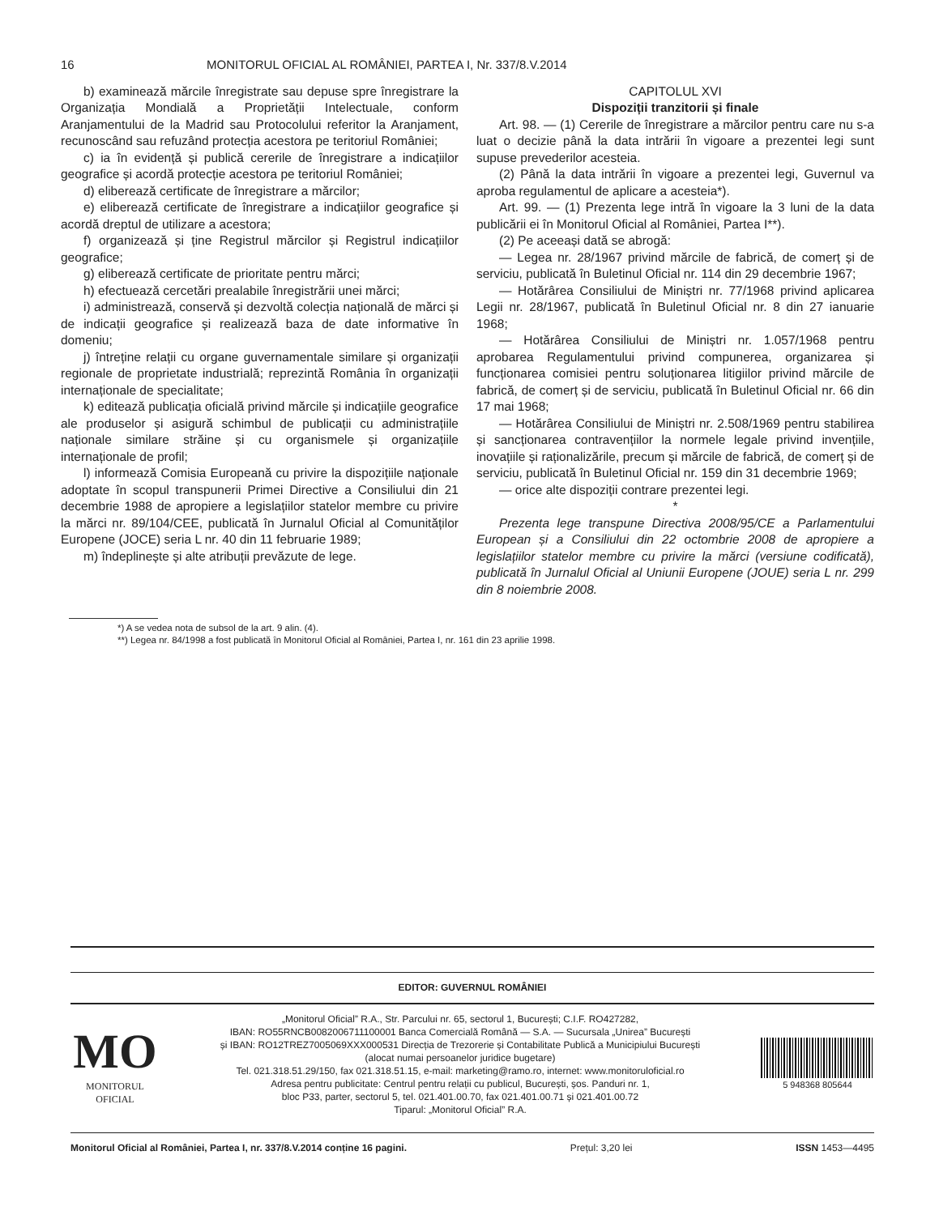16 MONITORUL OFICIAL AL ROMÂNIEI, PARTEA I, Nr. 337/8.V.2014
b) examinează mărcile înregistrate sau depuse spre înregistrare la Organizația Mondială a Proprietății Intelectuale, conform Aranjamentului de la Madrid sau Protocolului referitor la Aranjament, recunoscând sau refuzând protecția acestora pe teritoriul României;
c) ia în evidență și publică cererile de înregistrare a indicațiilor geografice și acordă protecție acestora pe teritoriul României;
d) eliberează certificate de înregistrare a mărcilor;
e) eliberează certificate de înregistrare a indicațiilor geografice și acordă dreptul de utilizare a acestora;
f) organizează și ține Registrul mărcilor și Registrul indicațiilor geografice;
g) eliberează certificate de prioritate pentru mărci;
h) efectuează cercetări prealabile înregistrării unei mărci;
i) administrează, conservă și dezvoltă colecția națională de mărci și de indicații geografice și realizează baza de date informative în domeniu;
j) întreține relații cu organe guvernamentale similare și organizații regionale de proprietate industrială; reprezintă România în organizații internaționale de specialitate;
k) editează publicația oficială privind mărcile și indicațiile geografice ale produselor și asigură schimbul de publicații cu administrațiile naționale similare străine și cu organismele și organizațiile internaționale de profil;
l) informează Comisia Europeană cu privire la dispozițiile naționale adoptate în scopul transpunerii Primei Directive a Consiliului din 21 decembrie 1988 de apropiere a legislațiilor statelor membre cu privire la mărci nr. 89/104/CEE, publicată în Jurnalul Oficial al Comunităților Europene (JOCE) seria L nr. 40 din 11 februarie 1989;
m) îndeplinește și alte atribuții prevăzute de lege.
CAPITOLUL XVI
Dispoziții tranzitorii și finale
Art. 98. — (1) Cererile de înregistrare a mărcilor pentru care nu s-a luat o decizie până la data intrării în vigoare a prezentei legi sunt supuse prevederilor acesteia.
(2) Până la data intrării în vigoare a prezentei legi, Guvernul va aproba regulamentul de aplicare a acesteia*).
Art. 99. — (1) Prezenta lege intră în vigoare la 3 luni de la data publicării ei în Monitorul Oficial al României, Partea I**).
(2) Pe aceeași dată se abrogă:
— Legea nr. 28/1967 privind mărcile de fabrică, de comerț și de serviciu, publicată în Buletinul Oficial nr. 114 din 29 decembrie 1967;
— Hotărârea Consiliului de Miniștri nr. 77/1968 privind aplicarea Legii nr. 28/1967, publicată în Buletinul Oficial nr. 8 din 27 ianuarie 1968;
— Hotărârea Consiliului de Miniștri nr. 1.057/1968 pentru aprobarea Regulamentului privind compunerea, organizarea și funcționarea comisiei pentru soluționarea litigiilor privind mărcile de fabrică, de comerț și de serviciu, publicată în Buletinul Oficial nr. 66 din 17 mai 1968;
— Hotărârea Consiliului de Miniștri nr. 2.508/1969 pentru stabilirea și sancționarea contravențiilor la normele legale privind invențiile, inovațiile și raționalizările, precum și mărcile de fabrică, de comerț și de serviciu, publicată în Buletinul Oficial nr. 159 din 31 decembrie 1969;
— orice alte dispoziții contrare prezentei legi.
*
Prezenta lege transpune Directiva 2008/95/CE a Parlamentului European și a Consiliului din 22 octombrie 2008 de apropiere a legislațiilor statelor membre cu privire la mărci (versiune codificată), publicată în Jurnalul Oficial al Uniunii Europene (JOUE) seria L nr. 299 din 8 noiembrie 2008.
*) A se vedea nota de subsol de la art. 9 alin. (4).
**) Legea nr. 84/1998 a fost publicată în Monitorul Oficial al României, Partea I, nr. 161 din 23 aprilie 1998.
EDITOR: GUVERNUL ROMÂNIEI
MO
MONITORUL
OFICIAL
„Monitorul Oficial” R.A., Str. Parcului nr. 65, sectorul 1, București; C.I.F. RO427282,
IBAN: RO55RNCB0082006711100001 Banca Comercială Română — S.A. — Sucursala „Unirea” București
și IBAN: RO12TREZ7005069XXX000531 Direcția de Trezorerie și Contabilitate Publică a Municipiului București
(alocat numai persoanelor juridice bugetare)
Tel. 021.318.51.29/150, fax 021.318.51.15, e-mail: marketing@ramo.ro, internet: www.monitoruloficial.ro
Adresa pentru publicitate: Centrul pentru relații cu publicul, București, șos. Panduri nr. 1,
bloc P33, parter, sectorul 5, tel. 021.401.00.70, fax 021.401.00.71 și 021.401.00.72
Tiparul: „Monitorul Oficial” R.A.
5 948368 805644
Monitorul Oficial al României, Partea I, nr. 337/8.V.2014 conține 16 pagini. Prețul: 3,20 lei ISSN 1453—4495